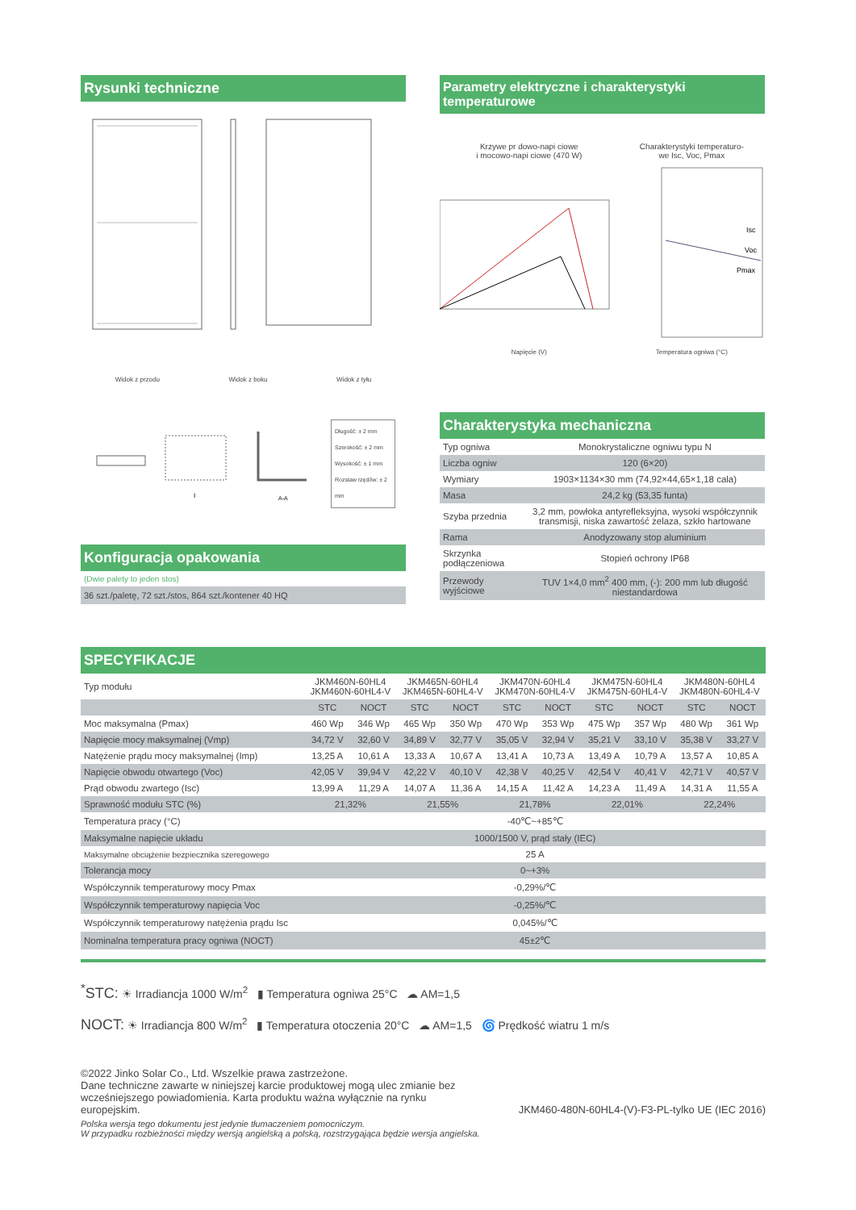Rysunki techniczne
Widok z przodu Widok z boku Widok z tyłu
I
A-A
Długość: ± 2 mm
Szerokość: ± 2 mm
Wysokość: ± 1 mm
Rozstaw rzędów: ± 2 mm
Konfiguracja opakowania
(Dwie palety to jeden stos)
36 szt./paletę, 72 szt./stos, 864 szt./kontener 40 HQ
Parametry elektryczne i charakterystyki temperaturowe
Krzywe pr dowo-napi ciowe
i mocowo-napi ciowe (470 W)
Charakterystyki temperaturo-
we Isc, Voc, Pmax
Isc
Voc
Pmax
Napięcie (V) Temperatura ogniwa (°C)
Charakterystyka mechaniczna
| Typ ogniwa | Monokrystaliczne ogniwu typu N |
| Liczba ogniw | 120 (6×20) |
| Wymiary | 1903×1134×30 mm (74,92×44,65×1,18 cala) |
| Masa | 24,2 kg (53,35 funta) |
| Szyba przednia | 3,2 mm, powłoka antyrefleksyjna, wysoki współczynnik transmisji, niska zawartość żelaza, szkło hartowane |
| Rama | Anodyzowany stop aluminium |
| Skrzynka podłączeniowa | Stopień ochrony IP68 |
| Przewody wyjściowe | TUV 1×4,0 mm<sup>2</sup> 400 mm, (-): 200 mm lub długość niestandardowa |
SPECYFIKACJE
| Typ modułu | JKM460N-60HL4 JKM460N-60HL4-V | | JKM465N-60HL4 JKM465N-60HL4-V | | JKM470N-60HL4 JKM470N-60HL4-V | | JKM475N-60HL4 JKM475N-60HL4-V | | JKM480N-60HL4 JKM480N-60HL4-V | |
| | STC | NOCT | STC | NOCT | STC | NOCT | STC | NOCT | STC | NOCT |
| Moc maksymalna (Pmax) | 460 Wp | 346 Wp | 465 Wp | 350 Wp | 470 Wp | 353 Wp | 475 Wp | 357 Wp | 480 Wp | 361 Wp |
| Napięcie mocy maksymalnej (Vmp) | 34,72 V | 32,60 V | 34,89 V | 32,77 V | 35,05 V | 32,94 V | 35,21 V | 33,10 V | 35,38 V | 33,27 V |
| Natężenie prądu mocy maksymalnej (Imp) | 13,25 A | 10,61 A | 13,33 A | 10,67 A | 13,41 A | 10,73 A | 13,49 A | 10,79 A | 13,57 A | 10,85 A |
| Napięcie obwodu otwartego (Voc) | 42,05 V | 39,94 V | 42,22 V | 40,10 V | 42,38 V | 40,25 V | 42,54 V | 40,41 V | 42,71 V | 40,57 V |
| Prąd obwodu zwartego (Isc) | 13,99 A | 11,29 A | 14,07 A | 11,36 A | 14,15 A | 11,42 A | 14,23 A | 11,49 A | 14,31 A | 11,55 A |
| Sprawność modułu STC (%) | 21,32% | | 21,55% | | 21,78% | | 22,01% | | 22,24% | |
| Temperatura pracy (°C) | -40℃~+85℃ | | | | | | | | | |
| Maksymalne napięcie układu | 1000/1500 V, prąd stały (IEC) | | | | | | | | | |
| Maksymalne obciążenie bezpiecznika szeregowego | 25 A | | | | | | | | | |
| Tolerancja mocy | 0~+3% | | | | | | | | | |
| Współczynnik temperaturowy mocy Pmax | -0,29%/℃ | | | | | | | | | |
| Współczynnik temperaturowy napięcia Voc | -0,25%/℃ | | | | | | | | | |
| Współczynnik temperaturowy natężenia prądu Isc | 0,045%/℃ | | | | | | | | | |
| Nominalna temperatura pracy ogniwa (NOCT) | 45±2℃ | | | | | | | | | |
<sup>*</sup> STC: ☀ Irradiancja 1000 W/m<sup>2</sup> ▮ Temperatura ogniwa 25°C ☁ AM=1,5
NOCT: ☀ Irradiancja 800 W/m<sup>2</sup> ▮ Temperatura otoczenia 20°C ☁ AM=1,5 🌀 Prędkość wiatru 1 m/s
©2022 Jinko Solar Co., Ltd. Wszelkie prawa zastrzeżone.
Dane techniczne zawarte w niniejszej karcie produktowej mogą ulec zmianie bez wcześniejszego powiadomienia. Karta produktu ważna wyłącznie na rynku europejskim.
JKM460-480N-60HL4-(V)-F3-PL-tylko UE (IEC 2016)
Polska wersja tego dokumentu jest jedynie tłumaczeniem pomocniczym.
W przypadku rozbieżności między wersją angielską a polską, rozstrzygająca będzie wersja angielska.